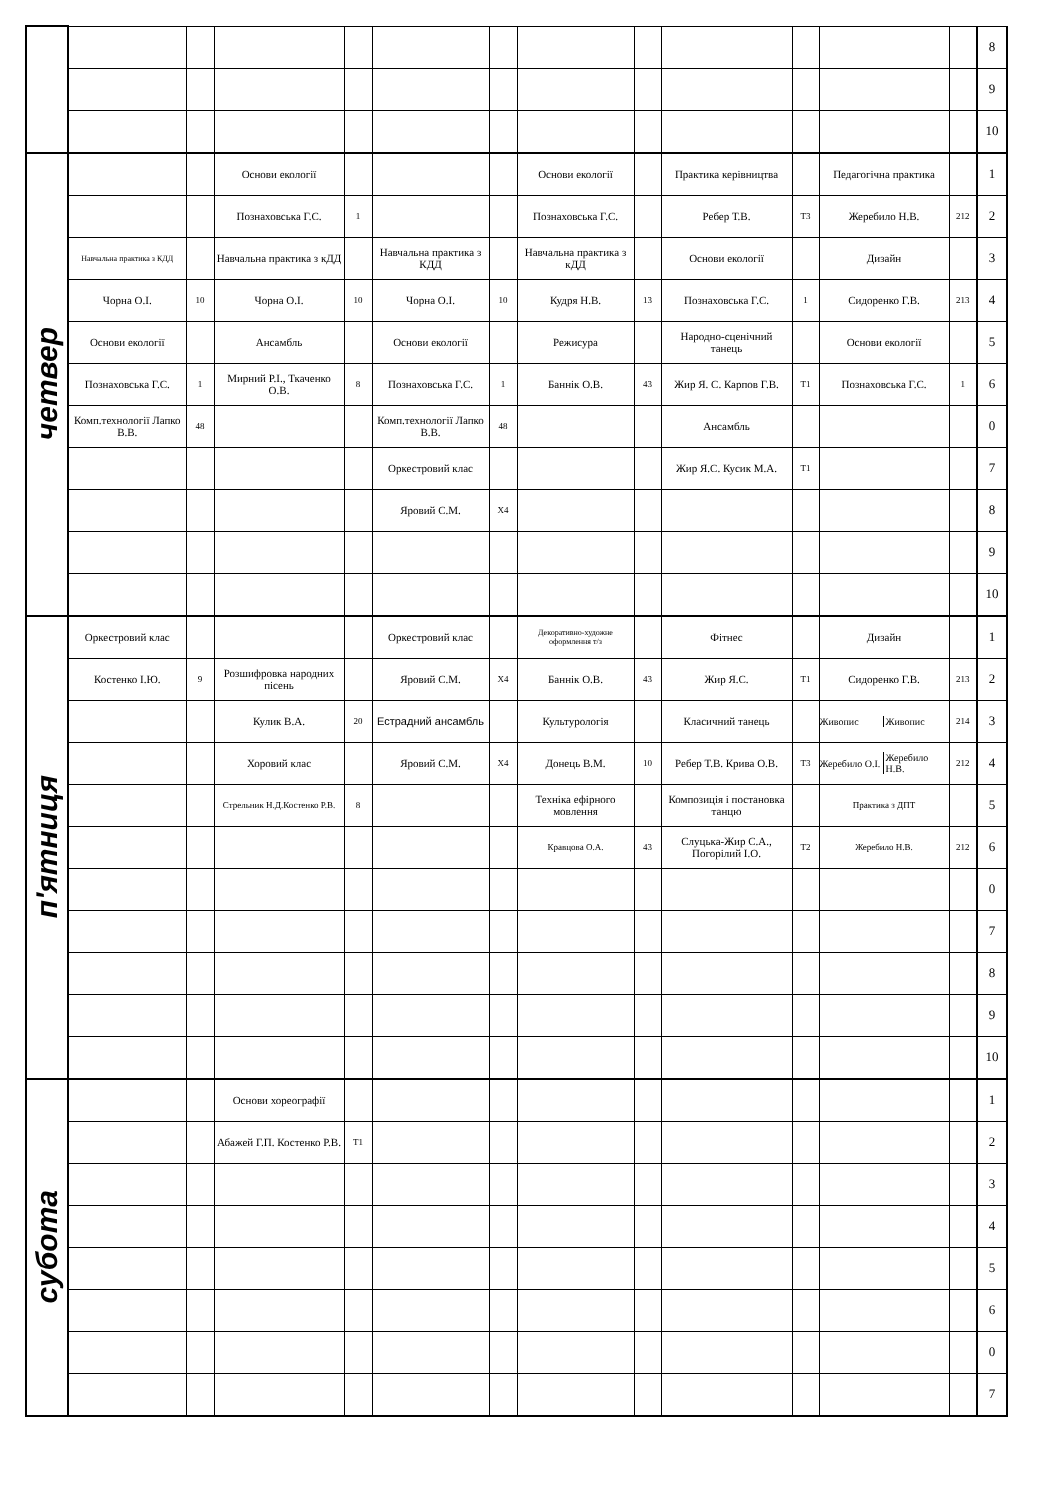| | | | | | | | | | | | | | 8 |
| | | | | | | | | | | | | | 9 |
| | | | | | | | | | | | | | 10 |
| четвер | | | Основи екології | | | | Основи екології | | Практика керівництва | | Педагогічна практика | | 1 |
| | | | Познаховська Г.С. | 1 | | | Познаховська Г.С. | | Ребер Т.В. | Т3 | Жеребило Н.В. | 212 | 2 |
| | Навчальна практика з КДД | | Навчальна практика з кДД | | Навчальна практика з КДД | | Навчальна практика з кДД | | Основи екології | | Дизайн | | 3 |
| | Чорна О.І. | 10 | Чорна О.І. | 10 | Чорна О.І. | 10 | Кудря Н.В. | 13 | Познаховська Г.С. | 1 | Сидоренко Г.В. | 213 | 4 |
| | Основи екології | | Ансамбль | | Основи екології | | Режисура | | Народно-сценічний танець | | Основи екології | | 5 |
| | Познаховська Г.С. | 1 | Мирний Р.І., Ткаченко О.В. | 8 | Познаховська Г.С. | 1 | Баннік О.В. | 43 | Жир Я. С. Карпов Г.В. | Т1 | Познаховська Г.С. | 1 | 6 |
| | Комп.технології Лапко В.В. | 48 | | | Комп.технології Лапко В.В. | 48 | | | Ансамбль | | | | 0 |
| | | | | | Оркестровий клас | | | | Жир Я.С. Кусик М.А. | Т1 | | | 7 |
| | | | | | Яровий С.М. | Х4 | | | | | | | 8 |
| | | | | | | | | | | | | | 9 |
| | | | | | | | | | | | | | 10 |
| п'ятниця | Оркестровий клас | | | | Оркестровий клас | | Декоративно-художне оформлення т/з | | Фітнес | | Дизайн | | 1 |
| | Костенко І.Ю. | 9 | Розшифровка народних пісень | | Яровий С.М. | Х4 | Баннік О.В. | 43 | Жир Я.С. | Т1 | Сидоренко Г.В. | 213 | 2 |
| | | | Кулик В.А. | 20 | Естрадний ансамбль | | Культурологія | | Класичний танець | | Живопис Живопис | 214 | 3 |
| | | | Хоровий клас | | Яровий С.М. | Х4 | Донець В.М. | 10 | Ребер Т.В. Крива О.В. | Т3 | Жеребило О.І. Жеребило Н.В. | 212 | 4 |
| | | | Стрельник Н.Д.Костенко Р.В. | 8 | | | Техніка ефірного мовлення | | Композиція і постановка танцю | | Практика з ДПТ | | 5 |
| | | | | | | | Кравцова О.А. | 43 | Слуцька-Жир С.А., Погорілий І.О. | Т2 | Жеребило Н.В. | 212 | 6 |
| | | | | | | | | | | | | | 0 |
| | | | | | | | | | | | | | 7 |
| | | | | | | | | | | | | | 8 |
| | | | | | | | | | | | | | 9 |
| | | | | | | | | | | | | | 10 |
| субота | | | Основи хореографії | | | | | | | | | | 1 |
| | | | Абажей Г.П. Костенко Р.В. | Т1 | | | | | | | | | 2 |
| | | | | | | | | | | | | | 3 |
| | | | | | | | | | | | | | 4 |
| | | | | | | | | | | | | | 5 |
| | | | | | | | | | | | | | 6 |
| | | | | | | | | | | | | | 0 |
| | | | | | | | | | | | | | 7 |